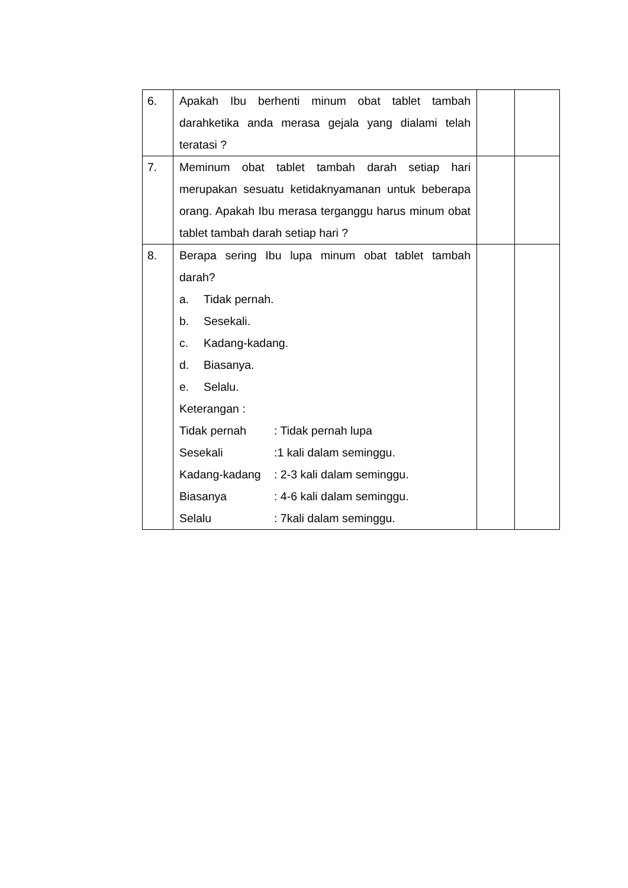| 6. | Apakah Ibu berhenti minum obat tablet tambah darahketika anda merasa gejala yang dialami telah teratasi ? | | |
| 7. | Meminum obat tablet tambah darah setiap hari merupakan sesuatu ketidaknyamanan untuk beberapa orang. Apakah Ibu merasa terganggu harus minum obat tablet tambah darah setiap hari ? | | |
| 8. | Berapa sering Ibu lupa minum obat tablet tambah darah? a. Tidak pernah. b. Sesekali. c. Kadang-kadang. d. Biasanya. e. Selalu. Keterangan : / Tidak pernah / : Tidak pernah lupa / / Sesekali / :1 kali dalam seminggu. / / Kadang-kadang / : 2-3 kali dalam seminggu. / / Biasanya / : 4-6 kali dalam seminggu. / / Selalu / : 7kali dalam seminggu. / | | |